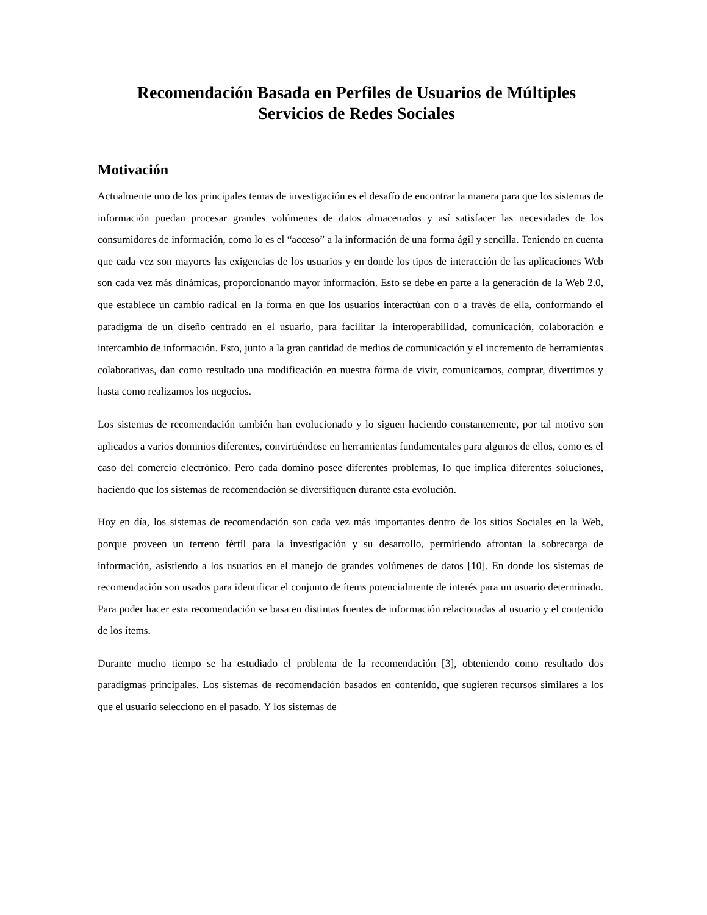Recomendación Basada en Perfiles de Usuarios de Múltiples Servicios de Redes Sociales
Motivación
Actualmente uno de los principales temas de investigación es el desafío de encontrar la manera para que los sistemas de información puedan procesar grandes volúmenes de datos almacenados y así satisfacer las necesidades de los consumidores de información, como lo es el “acceso” a la información de una forma ágil y sencilla. Teniendo en cuenta que cada vez son mayores las exigencias de los usuarios y en donde los tipos de interacción de las aplicaciones Web son cada vez más dinámicas, proporcionando mayor información. Esto se debe en parte a la generación de la Web 2.0, que establece un cambio radical en la forma en que los usuarios interactúan con o a través de ella, conformando el paradigma de un diseño centrado en el usuario, para facilitar la interoperabilidad, comunicación, colaboración e intercambio de información. Esto, junto a la gran cantidad de medios de comunicación y el incremento de herramientas colaborativas, dan como resultado una modificación en nuestra forma de vivir, comunicarnos, comprar, divertirnos y hasta como realizamos los negocios.
Los sistemas de recomendación también han evolucionado y lo siguen haciendo constantemente, por tal motivo son aplicados a varios dominios diferentes, convirtiéndose en herramientas fundamentales para algunos de ellos, como es el caso del comercio electrónico. Pero cada domino posee diferentes problemas, lo que implica diferentes soluciones, haciendo que los sistemas de recomendación se diversifiquen durante esta evolución.
Hoy en día, los sistemas de recomendación son cada vez más importantes dentro de los sitios Sociales en la Web, porque proveen un terreno fértil para la investigación y su desarrollo, permitiendo afrontan la sobrecarga de información, asistiendo a los usuarios en el manejo de grandes volúmenes de datos [10]. En donde los sistemas de recomendación son usados para identificar el conjunto de ítems potencialmente de interés para un usuario determinado. Para poder hacer esta recomendación se basa en distintas fuentes de información relacionadas al usuario y el contenido de los ítems.
Durante mucho tiempo se ha estudiado el problema de la recomendación [3], obteniendo como resultado dos paradigmas principales. Los sistemas de recomendación basados en contenido, que sugieren recursos similares a los que el usuario selecciono en el pasado. Y los sistemas de